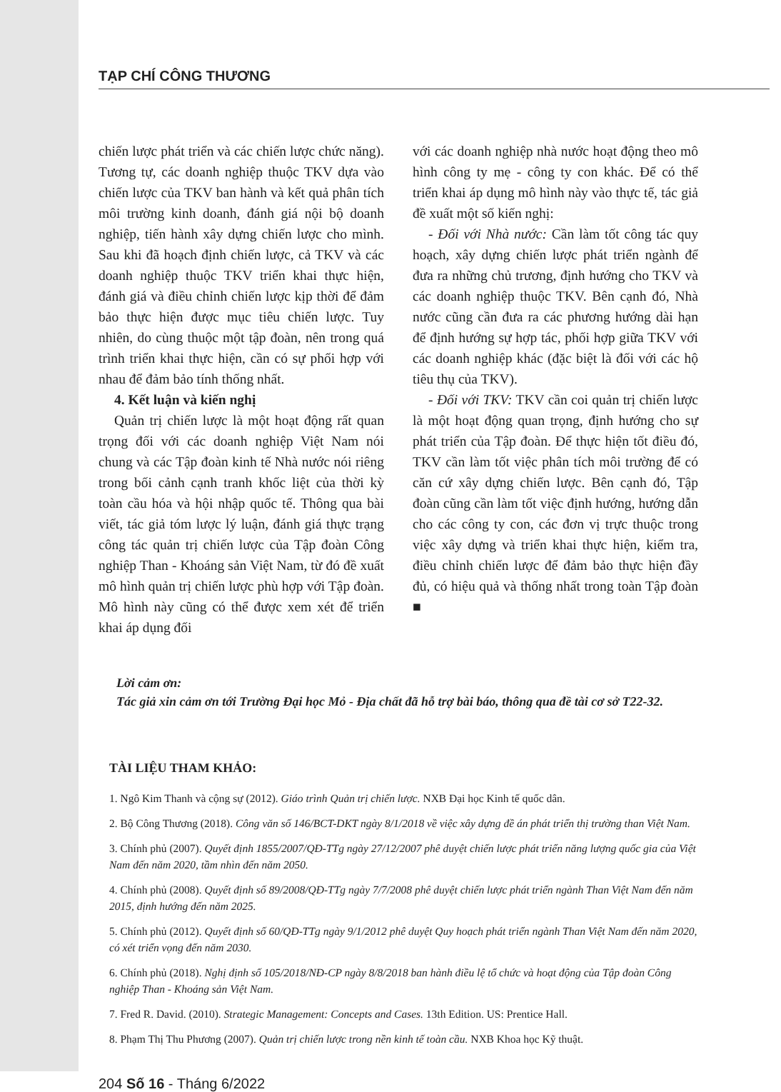TẠP CHÍ CÔNG THƯƠNG
chiến lược phát triển và các chiến lược chức năng). Tương tự, các doanh nghiệp thuộc TKV dựa vào chiến lược của TKV ban hành và kết quả phân tích môi trường kinh doanh, đánh giá nội bộ doanh nghiệp, tiến hành xây dựng chiến lược cho mình. Sau khi đã hoạch định chiến lược, cả TKV và các doanh nghiệp thuộc TKV triển khai thực hiện, đánh giá và điều chỉnh chiến lược kịp thời để đảm bảo thực hiện được mục tiêu chiến lược. Tuy nhiên, do cùng thuộc một tập đoàn, nên trong quá trình triển khai thực hiện, cần có sự phối hợp với nhau để đảm bảo tính thống nhất.
4. Kết luận và kiến nghị
Quản trị chiến lược là một hoạt động rất quan trọng đối với các doanh nghiệp Việt Nam nói chung và các Tập đoàn kinh tế Nhà nước nói riêng trong bối cảnh cạnh tranh khốc liệt của thời kỳ toàn cầu hóa và hội nhập quốc tế. Thông qua bài viết, tác giả tóm lược lý luận, đánh giá thực trạng công tác quản trị chiến lược của Tập đoàn Công nghiệp Than - Khoáng sản Việt Nam, từ đó đề xuất mô hình quản trị chiến lược phù hợp với Tập đoàn. Mô hình này cũng có thể được xem xét để triển khai áp dụng đối
với các doanh nghiệp nhà nước hoạt động theo mô hình công ty mẹ - công ty con khác. Để có thể triển khai áp dụng mô hình này vào thực tế, tác giả đề xuất một số kiến nghị:
- Đối với Nhà nước: Cần làm tốt công tác quy hoạch, xây dựng chiến lược phát triển ngành để đưa ra những chủ trương, định hướng cho TKV và các doanh nghiệp thuộc TKV. Bên cạnh đó, Nhà nước cũng cần đưa ra các phương hướng dài hạn để định hướng sự hợp tác, phối hợp giữa TKV với các doanh nghiệp khác (đặc biệt là đối với các hộ tiêu thụ của TKV).
- Đối với TKV: TKV cần coi quản trị chiến lược là một hoạt động quan trọng, định hướng cho sự phát triển của Tập đoàn. Để thực hiện tốt điều đó, TKV cần làm tốt việc phân tích môi trường để có căn cứ xây dựng chiến lược. Bên cạnh đó, Tập đoàn cũng cần làm tốt việc định hướng, hướng dẫn cho các công ty con, các đơn vị trực thuộc trong việc xây dựng và triển khai thực hiện, kiểm tra, điều chỉnh chiến lược để đảm bảo thực hiện đầy đủ, có hiệu quả và thống nhất trong toàn Tập đoàn ■
Lời cảm ơn:
Tác giả xin cảm ơn tới Trường Đại học Mỏ - Địa chất đã hỗ trợ bài báo, thông qua đề tài cơ sở T22-32.
TÀI LIỆU THAM KHẢO:
1. Ngô Kim Thanh và cộng sự (2012). Giáo trình Quản trị chiến lược. NXB Đại học Kinh tế quốc dân.
2. Bộ Công Thương (2018). Công văn số 146/BCT-DKT ngày 8/1/2018 về việc xây dựng đề án phát triển thị trường than Việt Nam.
3. Chính phủ (2007). Quyết định 1855/2007/QĐ-TTg ngày 27/12/2007 phê duyệt chiến lược phát triển năng lượng quốc gia của Việt Nam đến năm 2020, tầm nhìn đến năm 2050.
4. Chính phủ (2008). Quyết định số 89/2008/QĐ-TTg ngày 7/7/2008 phê duyệt chiến lược phát triển ngành Than Việt Nam đến năm 2015, định hướng đến năm 2025.
5. Chính phủ (2012). Quyết định số 60/QĐ-TTg ngày 9/1/2012 phê duyệt Quy hoạch phát triển ngành Than Việt Nam đến năm 2020, có xét triển vọng đến năm 2030.
6. Chính phủ (2018). Nghị định số 105/2018/NĐ-CP ngày 8/8/2018 ban hành điều lệ tổ chức và hoạt động của Tập đoàn Công nghiệp Than - Khoáng sản Việt Nam.
7. Fred R. David. (2010). Strategic Management: Concepts and Cases. 13th Edition. US: Prentice Hall.
8. Phạm Thị Thu Phương (2007). Quản trị chiến lược trong nền kinh tế toàn cầu. NXB Khoa học Kỹ thuật.
204 Số 16 - Tháng 6/2022